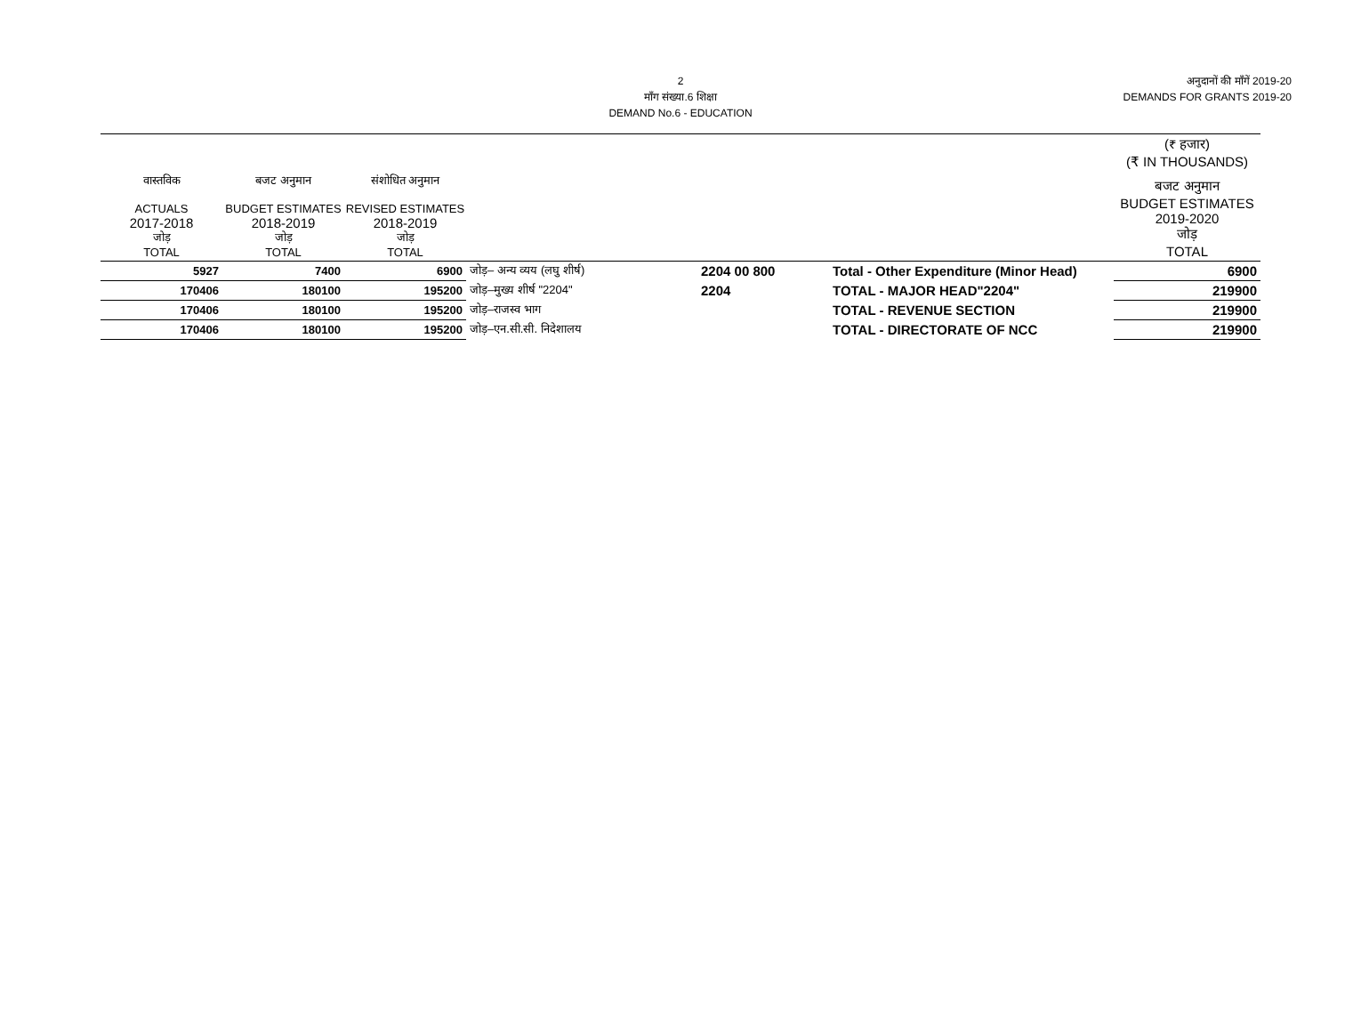2
माँग संख्या.6 शिक्षा
DEMAND No.6 - EDUCATION
अनुदानों की माँगें 2019-20
DEMANDS FOR GRANTS 2019-20
| | | | | | | (₹ हजार) (₹ IN THOUSANDS) |
| --- | --- | --- | --- | --- | --- | --- |
| वास्तविक ACTUALS 2017-2018 जोड़ TOTAL | बजट अनुमान BUDGET ESTIMATES 2018-2019 जोड़ TOTAL | संशोधित अनुमान REVISED ESTIMATES 2018-2019 जोड़ TOTAL | | | | बजट अनुमान BUDGET ESTIMATES 2019-2020 जोड़ TOTAL |
| 5927 | 7400 | 6900 | जोड़– अन्य व्यय (लघु शीर्ष) | 2204 00 800 | Total - Other Expenditure (Minor Head) | 6900 |
| 170406 | 180100 | 195200 | जोड़–मुख्य शीर्ष "2204" | 2204 | TOTAL - MAJOR HEAD"2204" | 219900 |
| 170406 | 180100 | 195200 | जोड़–राजस्व भाग | | TOTAL - REVENUE SECTION | 219900 |
| 170406 | 180100 | 195200 | जोड़–एन.सी.सी. निदेशालय | | TOTAL - DIRECTORATE OF NCC | 219900 |